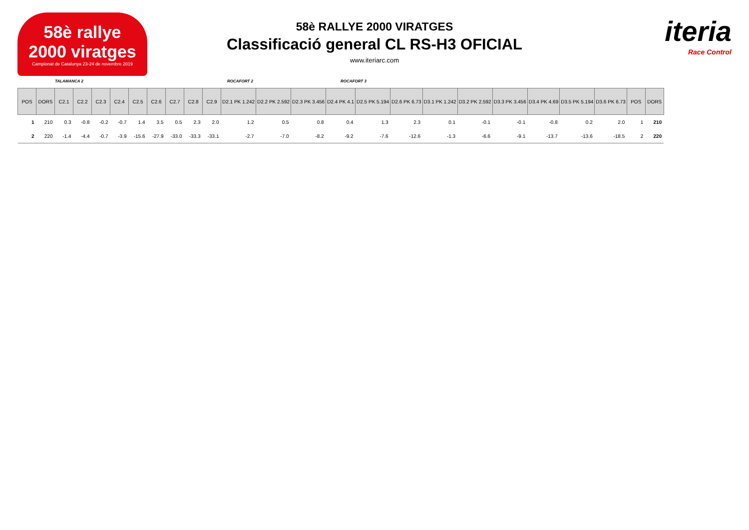58è rallye
2000 viratges
Campionat de Catalunya 23-24 de novembre 2019
iteria
Race Control
58è RALLYE 2000 VIRATGES
Classificació general CL RS-H3 OFICIAL
www.iteriarc.com
TALAMANCA 2 ROCAFORT 2 ROCAFORT 3
| POS | DORS | C2.1 | C2.2 | C2.3 | C2.4 | C2.5 | C2.6 | C2.7 | C2.8 | C2.9 | D2.1 PK 1.242 | D2.2 PK 2.592 | D2.3 PK 3.456 | D2.4 PK 4.1 | D2.5 PK 5.194 | D2.6 PK 6.73 | D3.1 PK 1.242 | D3.2 PK 2.592 | D3.3 PK 3.456 | D3.4 PK 4.69 | D3.5 PK 5.194 | D3.6 PK 6.73 | POS | DORS |
| --- | --- | --- | --- | --- | --- | --- | --- | --- | --- | --- | --- | --- | --- | --- | --- | --- | --- | --- | --- | --- | --- | --- | --- | --- |
| 1 | 210 | 0.3 | -0.8 | -0.2 | -0.7 | 1.4 | 3.5 | 0.5 | 2.3 | 2.0 | 1.2 | 0.5 | 0.8 | 0.4 | 1.3 | 2.3 | 0.1 | -0.1 | -0.1 | -0.8 | 0.2 | 2.0 | 1 | 210 |
| 2 | 220 | -1.4 | -4.4 | -0.7 | -3.9 | -15.6 | -27.9 | -33.0 | -33.3 | -33.1 | -2.7 | -7.0 | -8.2 | -9.2 | -7.6 | -12.6 | -1.3 | -6.6 | -9.1 | -13.7 | -13.6 | -18.5 | 2 | 220 |